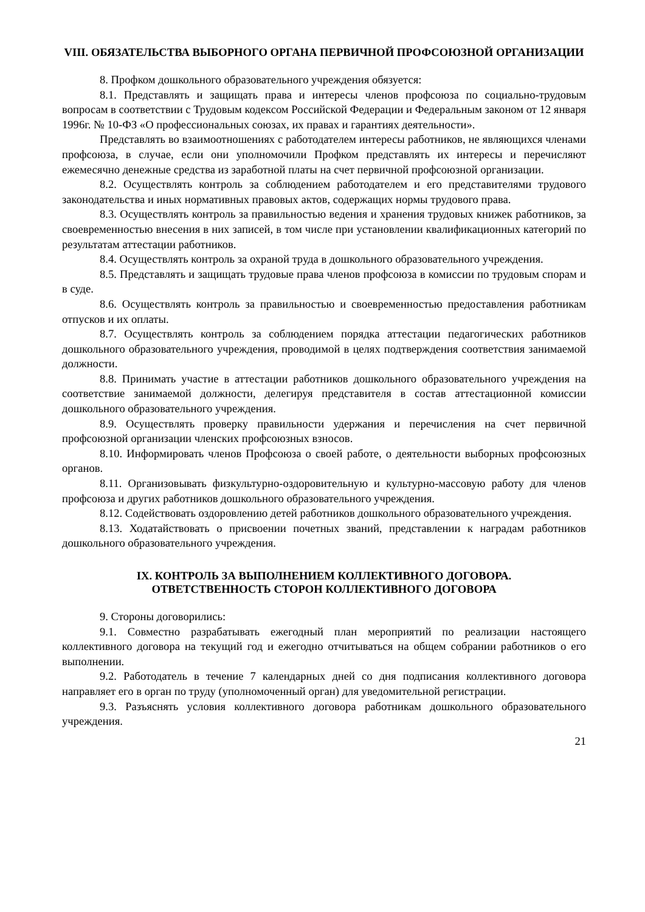VIII. ОБЯЗАТЕЛЬСТВА ВЫБОРНОГО ОРГАНА ПЕРВИЧНОЙ ПРОФСОЮЗНОЙ ОРГАНИЗАЦИИ
8. Профком дошкольного образовательного учреждения обязуется:
8.1. Представлять и защищать права и интересы членов профсоюза по социально-трудовым вопросам в соответствии с Трудовым кодексом Российской Федерации и Федеральным законом от 12 января 1996г. № 10-ФЗ «О профессиональных союзах, их правах и гарантиях деятельности».
Представлять во взаимоотношениях с работодателем интересы работников, не являющихся членами профсоюза, в случае, если они уполномочили Профком представлять их интересы и перечисляют ежемесячно денежные средства из заработной платы на счет первичной профсоюзной организации.
8.2. Осуществлять контроль за соблюдением работодателем и его представителями трудового законодательства и иных нормативных правовых актов, содержащих нормы трудового права.
8.3. Осуществлять контроль за правильностью ведения и хранения трудовых книжек работников, за своевременностью внесения в них записей, в том числе при установлении квалификационных категорий по результатам аттестации работников.
8.4. Осуществлять контроль за охраной труда в дошкольного образовательного учреждения.
8.5. Представлять и защищать трудовые права членов профсоюза в комиссии по трудовым спорам и в суде.
8.6. Осуществлять контроль за правильностью и своевременностью предоставления работникам отпусков и их оплаты.
8.7. Осуществлять контроль за соблюдением порядка аттестации педагогических работников дошкольного образовательного учреждения, проводимой в целях подтверждения соответствия занимаемой должности.
8.8. Принимать участие в аттестации работников дошкольного образовательного учреждения на соответствие занимаемой должности, делегируя представителя в состав аттестационной комиссии дошкольного образовательного учреждения.
8.9. Осуществлять проверку правильности удержания и перечисления на счет первичной профсоюзной организации членских профсоюзных взносов.
8.10. Информировать членов Профсоюза о своей работе, о деятельности выборных профсоюзных органов.
8.11. Организовывать физкультурно-оздоровительную и культурно-массовую работу для членов профсоюза и других работников дошкольного образовательного учреждения.
8.12. Содействовать оздоровлению детей работников дошкольного образовательного учреждения.
8.13. Ходатайствовать о присвоении почетных званий, представлении к наградам работников дошкольного образовательного учреждения.
IX. КОНТРОЛЬ ЗА ВЫПОЛНЕНИЕМ КОЛЛЕКТИВНОГО ДОГОВОРА.
ОТВЕТСТВЕННОСТЬ СТОРОН КОЛЛЕКТИВНОГО ДОГОВОРА
9. Стороны договорились:
9.1. Совместно разрабатывать ежегодный план мероприятий по реализации настоящего коллективного договора на текущий год и ежегодно отчитываться на общем собрании работников о его выполнении.
9.2. Работодатель в течение 7 календарных дней со дня подписания коллективного договора направляет его в орган по труду (уполномоченный орган) для уведомительной регистрации.
9.3. Разъяснять условия коллективного договора работникам дошкольного образовательного учреждения.
21